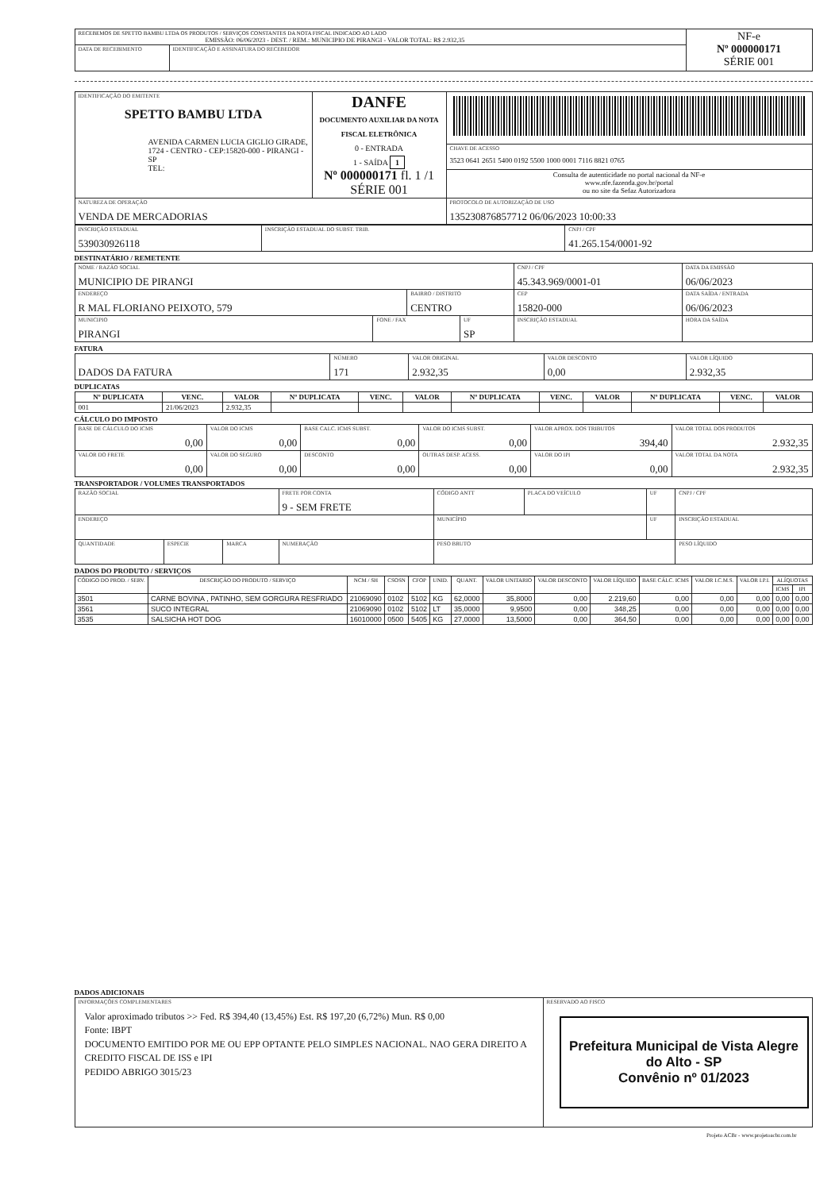| RECEBEMOS DE SPETTO BAMBU LTDA OS PRODUTOS / SERVIÇOS CONSTANTES DA NOTA FISCAL INDICADO AO LADO EMISSÃO: 06/06/2023 - DEST. / REM.: MUNICIPIO DE PIRANGI - VALOR TOTAL: R$ 2.932,35 | | NF-e Nº 000000171 SÉRIE 001 |
| DATA DE RECEBIMENTO | IDENTIFICAÇÃO E ASSINATURA DO RECEBEDOR | |
| IDENTIFICAÇÃO DO EMITENTE SPETTO BAMBU LTDA AVENIDA CARMEN LUCIA GIGLIO GIRADE, 1724 - CENTRO - CEP:15820-000 - PIRANGI - SP TEL: | DANFE DOCUMENTO AUXILIAR DA NOTA FISCAL ELETRÔNICA 0 - ENTRADA 1 - SAÍDA 1 Nº 000000171 fl. 1 /1 SÉRIE 001 | |
| | | CHAVE DE ACESSO 3523 0641 2651 5400 0192 5500 1000 0001 7116 8821 0765 |
| | | Consulta de autenticidade no portal nacional da NF-e www.nfe.fazenda.gov.br/portal ou no site da Sefaz Autorizadora |
| NATUREZA DE OPERAÇÃO VENDA DE MERCADORIAS | | PROTOCOLO DE AUTORIZAÇÃO DE USO 135230876857712 06/06/2023 10:00:33 |
| INSCRIÇÃO ESTADUAL 539030926118 | INSCRIÇÃO ESTADUAL DO SUBST. TRIB. | CNPJ / CPF 41.265.154/0001-92 |
DESTINATÁRIO / REMETENTE
| NOME / RAZÃO SOCIAL MUNICIPIO DE PIRANGI | | | | CNPJ / CPF 45.343.969/0001-01 | DATA DA EMISSÃO 06/06/2023 |
| ENDEREÇO R MAL FLORIANO PEIXOTO, 579 | | BAIRRO / DISTRITO CENTRO | | CEP 15820-000 | DATA SAÍDA / ENTRADA 06/06/2023 |
| MUNICIPIO PIRANGI | FONE / FAX | | UF SP | INSCRIÇÃO ESTADUAL | HORA DA SAÍDA |
FATURA
| DADOS DA FATURA | NÚMERO 171 | VALOR ORIGINAL 2.932,35 | VALOR DESCONTO 0,00 | VALOR LÍQUIDO 2.932,35 |
DUPLICATAS
| Nº DUPLICATA | VENC. | VALOR | Nº DUPLICATA | VENC. | VALOR | Nº DUPLICATA | VENC. | VALOR | Nº DUPLICATA | VENC. | VALOR |
| --- | --- | --- | --- | --- | --- | --- | --- | --- | --- | --- | --- |
| 001 | 21/06/2023 | 2.932,35 | | | | | | | | | |
CÁLCULO DO IMPOSTO
| BASE DE CÁLCULO DO ICMS 0,00 | VALOR DO ICMS 0,00 | BASE CALC. ICMS SUBST. 0,00 | VALOR DO ICMS SUBST. 0,00 | VALOR APROX. DOS TRIBUTOS 394,40 | VALOR TOTAL DOS PRODUTOS 2.932,35 |
| VALOR DO FRETE 0,00 | VALOR DO SEGURO 0,00 | DESCONTO 0,00 | OUTRAS DESP. ACESS. 0,00 | VALOR DO IPI 0,00 | VALOR TOTAL DA NOTA 2.932,35 |
TRANSPORTADOR / VOLUMES TRANSPORTADOS
| RAZÃO SOCIAL | | | FRETE POR CONTA 9 - SEM FRETE | CÓDIGO ANTT | PLACA DO VEÍCULO | UF | CNPJ / CPF |
| ENDEREÇO | | | | MUNICÍPIO | | UF | INSCRIÇÃO ESTADUAL |
| QUANTIDADE | ESPECIE | MARCA | NUMERAÇÃO | PESO BRUTO | | | PESO LÍQUIDO |
DADOS DO PRODUTO / SERVIÇOS
| CÓDIGO DO PROD. / SERV. | DESCRIÇÃO DO PRODUTO / SERVIÇO | NCM / SH | CSOSN | CFOP | UNID. | QUANT. | VALOR UNITARIO | VALOR DESCONTO | VALOR LÍQUIDO | BASE CÁLC. ICMS | VALOR I.C.M.S. | VALOR I.P.I. | ALÍQUOTAS | |
| --- | --- | --- | --- | --- | --- | --- | --- | --- | --- | --- | --- | --- | --- | --- |
| | | | | | | | | | | | | | ICMS | IPI |
| 3501 | CARNE BOVINA , PATINHO, SEM GORGURA RESFRIADO | 21069090 | 0102 | 5102 | KG | 62,0000 | 35,8000 | 0,00 | 2.219,60 | 0,00 | 0,00 | 0,00 | 0,00 | 0,00 |
| 3561 | SUCO INTEGRAL | 21069090 | 0102 | 5102 | LT | 35,0000 | 9,9500 | 0,00 | 348,25 | 0,00 | 0,00 | 0,00 | 0,00 | 0,00 |
| 3535 | SALSICHA HOT DOG | 16010000 | 0500 | 5405 | KG | 27,0000 | 13,5000 | 0,00 | 364,50 | 0,00 | 0,00 | 0,00 | 0,00 | 0,00 |
DADOS ADICIONAIS
| INFORMAÇÕES COMPLEMENTARES Valor aproximado tributos >> Fed. R$ 394,40 (13,45%) Est. R$ 197,20 (6,72%) Mun. R$ 0,00 Fonte: IBPT DOCUMENTO EMITIDO POR ME OU EPP OPTANTE PELO SIMPLES NACIONAL. NAO GERA DIREITO A CREDITO FISCAL DE ISS e IPI PEDIDO ABRIGO 3015/23 | RESERVADO AO FISCO Prefeitura Municipal de Vista Alegre do Alto - SP Convênio nº 01/2023 |
Projeto ACBr - www.projetoacbr.com.br